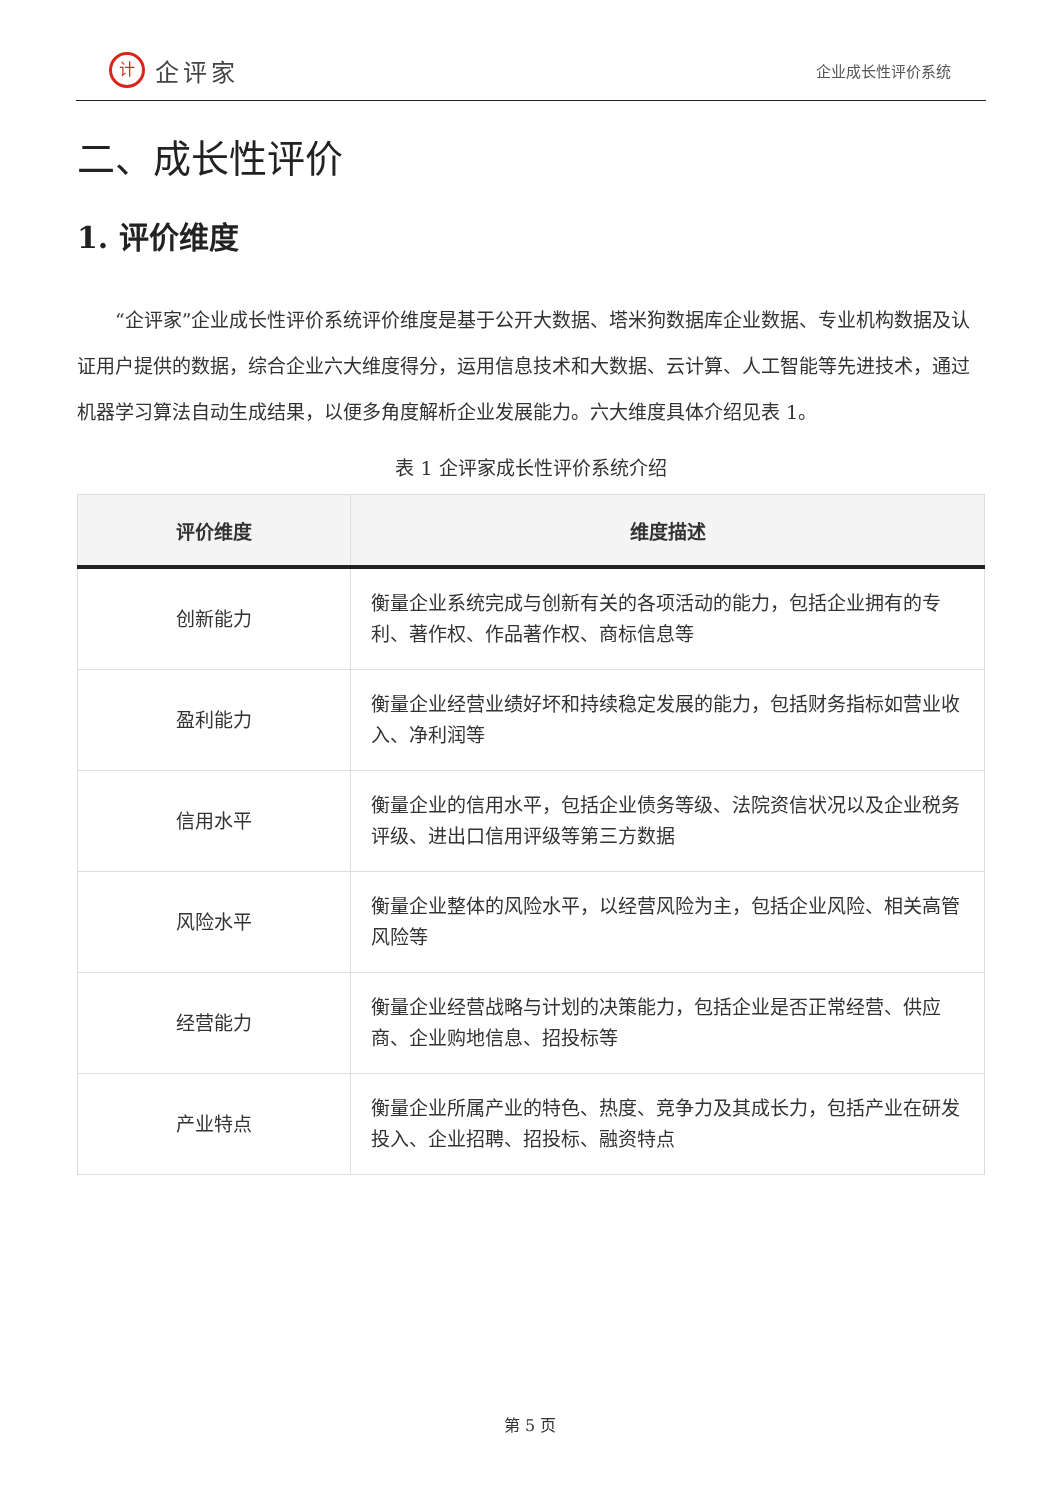计
企评家
企业成长性评价系统
二、成长性评价
1. 评价维度
“企评家”企业成长性评价系统评价维度是基于公开大数据、塔米狗数据库企业数据、专业机构数据及认证用户提供的数据，综合企业六大维度得分，运用信息技术和大数据、云计算、人工智能等先进技术，通过机器学习算法自动生成结果，以便多角度解析企业发展能力。六大维度具体介绍见表 1。
表 1 企评家成长性评价系统介绍
| 评价维度 | 维度描述 |
| --- | --- |
| 创新能力 | 衡量企业系统完成与创新有关的各项活动的能力，包括企业拥有的专利、著作权、作品著作权、商标信息等 |
| 盈利能力 | 衡量企业经营业绩好坏和持续稳定发展的能力，包括财务指标如营业收入、净利润等 |
| 信用水平 | 衡量企业的信用水平，包括企业债务等级、法院资信状况以及企业税务评级、进出口信用评级等第三方数据 |
| 风险水平 | 衡量企业整体的风险水平，以经营风险为主，包括企业风险、相关高管风险等 |
| 经营能力 | 衡量企业经营战略与计划的决策能力，包括企业是否正常经营、供应商、企业购地信息、招投标等 |
| 产业特点 | 衡量企业所属产业的特色、热度、竞争力及其成长力，包括产业在研发投入、企业招聘、招投标、融资特点 |
第 5 页